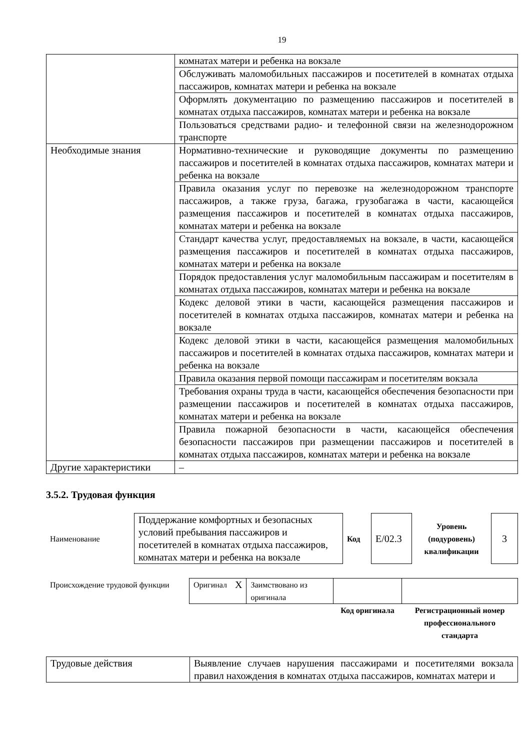19
| | комнатах матери и ребенка на вокзале |
| | Обслуживать маломобильных пассажиров и посетителей в комнатах отдыха пассажиров, комнатах матери и ребенка на вокзале |
| | Оформлять документацию по размещению пассажиров и посетителей в комнатах отдыха пассажиров, комнатах матери и ребенка на вокзале |
| | Пользоваться средствами радио- и телефонной связи на железнодорожном транспорте |
| Необходимые знания | Нормативно-технические и руководящие документы по размещению пассажиров и посетителей в комнатах отдыха пассажиров, комнатах матери и ребенка на вокзале |
| | Правила оказания услуг по перевозке на железнодорожном транспорте пассажиров, а также груза, багажа, грузобагажа в части, касающейся размещения пассажиров и посетителей в комнатах отдыха пассажиров, комнатах матери и ребенка на вокзале |
| | Стандарт качества услуг, предоставляемых на вокзале, в части, касающейся размещения пассажиров и посетителей в комнатах отдыха пассажиров, комнатах матери и ребенка на вокзале |
| | Порядок предоставления услуг маломобильным пассажирам и посетителям в комнатах отдыха пассажиров, комнатах матери и ребенка на вокзале |
| | Кодекс деловой этики в части, касающейся размещения пассажиров и посетителей в комнатах отдыха пассажиров, комнатах матери и ребенка на вокзале |
| | Кодекс деловой этики в части, касающейся размещения маломобильных пассажиров и посетителей в комнатах отдыха пассажиров, комнатах матери и ребенка на вокзале |
| | Правила оказания первой помощи пассажирам и посетителям вокзала |
| | Требования охраны труда в части, касающейся обеспечения безопасности при размещении пассажиров и посетителей в комнатах отдыха пассажиров, комнатах матери и ребенка на вокзале |
| | Правила пожарной безопасности в части, касающейся обеспечения безопасности пассажиров при размещении пассажиров и посетителей в комнатах отдыха пассажиров, комнатах матери и ребенка на вокзале |
| Другие характеристики | – |
3.5.2. Трудовая функция
| Наименование | Поддержание комфортных и безопасных условий пребывания пассажиров и посетителей в комнатах отдыха пассажиров, комнатах матери и ребенка на вокзале | Код | E/02.3 | Уровень (подуровень) квалификации | 3 |
| Происхождение трудовой функции | Оригинал | X | Заимствовано из оригинала | | |
| | | | | Код оригинала | Регистрационный номер профессионального стандарта |
| Трудовые действия | Выявление случаев нарушения пассажирами и посетителями вокзала правил нахождения в комнатах отдыха пассажиров, комнатах матери и |